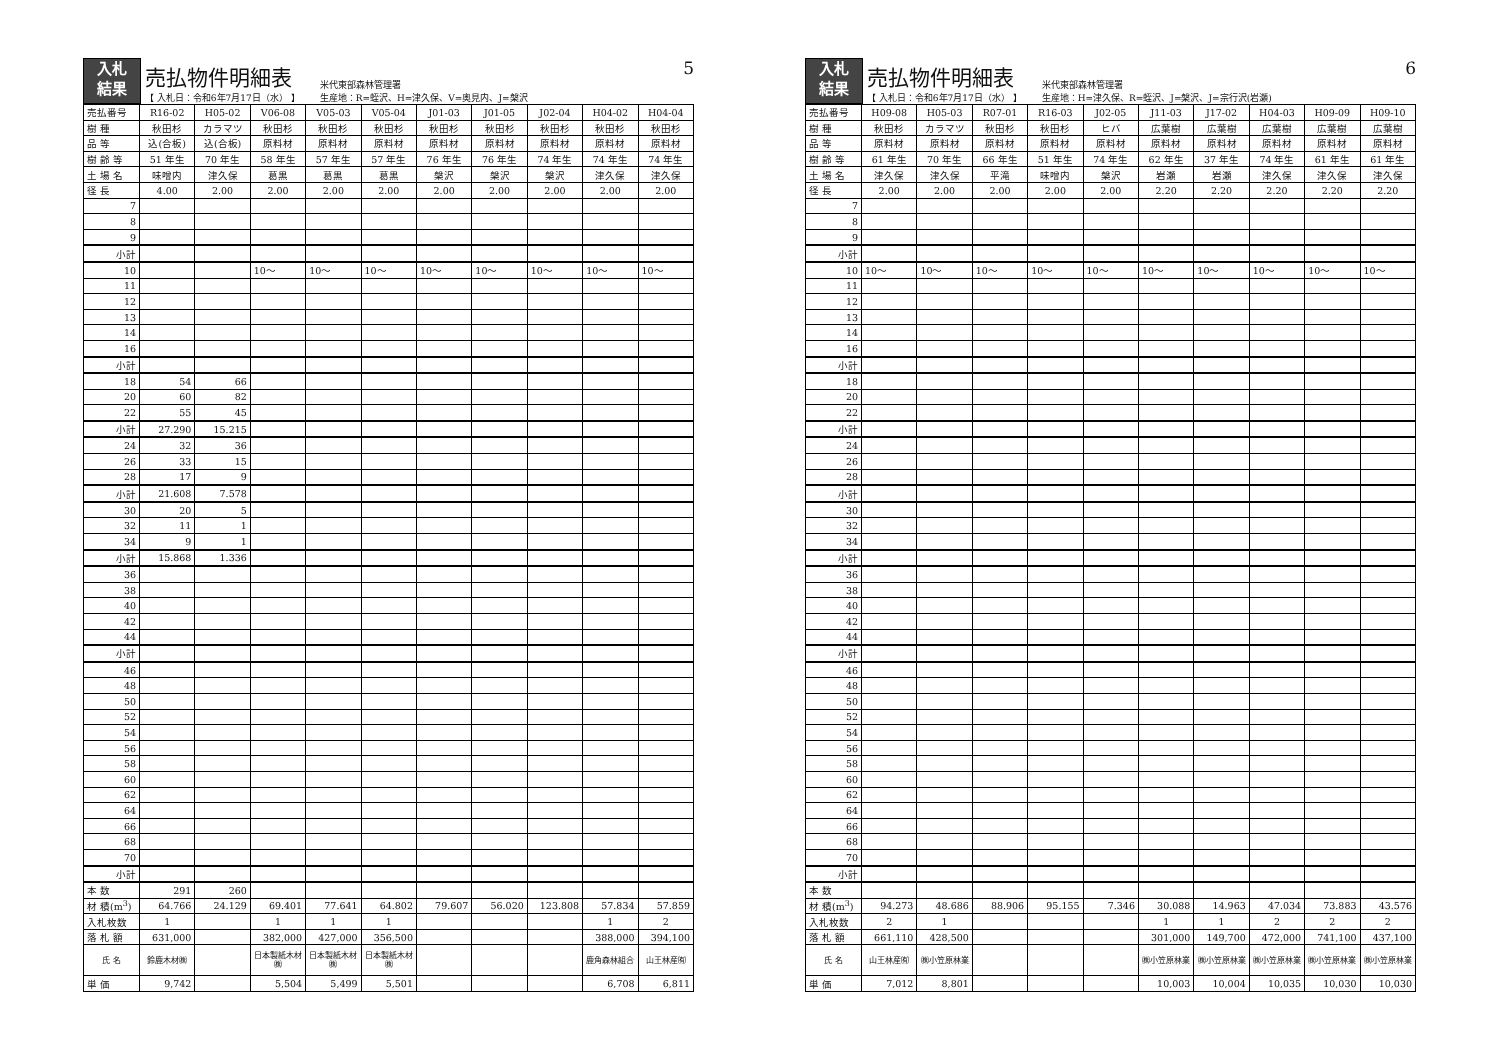入札
結果
売払物件明細表
【 入札日：令和6年7月17日（水） 】
米代東部森林管理署
生産地：R=蛭沢、H=津久保、V=奥見内、J=槃沢
5
| 売払番号 | R16-02 | H05-02 | V06-08 | V05-03 | V05-04 | J01-03 | J01-05 | J02-04 | H04-02 | H04-04 |
| 樹 種 | 秋田杉 | カラマツ | 秋田杉 | 秋田杉 | 秋田杉 | 秋田杉 | 秋田杉 | 秋田杉 | 秋田杉 | 秋田杉 |
| 品 等 | 込(合板) | 込(合板) | 原料材 | 原料材 | 原料材 | 原料材 | 原料材 | 原料材 | 原料材 | 原料材 |
| 樹 齢 等 | 51 年生 | 70 年生 | 58 年生 | 57 年生 | 57 年生 | 76 年生 | 76 年生 | 74 年生 | 74 年生 | 74 年生 |
| 土 場 名 | 味噌内 | 津久保 | 葛黒 | 葛黒 | 葛黒 | 槃沢 | 槃沢 | 槃沢 | 津久保 | 津久保 |
| 径 長 | 4.00 | 2.00 | 2.00 | 2.00 | 2.00 | 2.00 | 2.00 | 2.00 | 2.00 | 2.00 |
| 7 | | | | | | | | | | |
| 8 | | | | | | | | | | |
| 9 | | | | | | | | | | |
| 小計 | | | | | | | | | | |
| 10 | | | 10～ | 10～ | 10～ | 10～ | 10～ | 10～ | 10～ | 10～ |
| 11 | | | | | | | | | | |
| 12 | | | | | | | | | | |
| 13 | | | | | | | | | | |
| 14 | | | | | | | | | | |
| 16 | | | | | | | | | | |
| 小計 | | | | | | | | | | |
| 18 | 54 | 66 | | | | | | | | |
| 20 | 60 | 82 | | | | | | | | |
| 22 | 55 | 45 | | | | | | | | |
| 小計 | 27.290 | 15.215 | | | | | | | | |
| 24 | 32 | 36 | | | | | | | | |
| 26 | 33 | 15 | | | | | | | | |
| 28 | 17 | 9 | | | | | | | | |
| 小計 | 21.608 | 7.578 | | | | | | | | |
| 30 | 20 | 5 | | | | | | | | |
| 32 | 11 | 1 | | | | | | | | |
| 34 | 9 | 1 | | | | | | | | |
| 小計 | 15.868 | 1.336 | | | | | | | | |
| 36 | | | | | | | | | | |
| 38 | | | | | | | | | | |
| 40 | | | | | | | | | | |
| 42 | | | | | | | | | | |
| 44 | | | | | | | | | | |
| 小計 | | | | | | | | | | |
| 46 | | | | | | | | | | |
| 48 | | | | | | | | | | |
| 50 | | | | | | | | | | |
| 52 | | | | | | | | | | |
| 54 | | | | | | | | | | |
| 56 | | | | | | | | | | |
| 58 | | | | | | | | | | |
| 60 | | | | | | | | | | |
| 62 | | | | | | | | | | |
| 64 | | | | | | | | | | |
| 66 | | | | | | | | | | |
| 68 | | | | | | | | | | |
| 70 | | | | | | | | | | |
| 小計 | | | | | | | | | | |
| 本 数 | 291 | 260 | | | | | | | | |
| 材 積(m<sup>3</sup>) | 64.766 | 24.129 | 69.401 | 77.641 | 64.802 | 79.607 | 56.020 | 123.808 | 57.834 | 57.859 |
| 入札枚数 | 1 | | 1 | 1 | 1 | | | | 1 | 2 |
| 落 札 額 | 631,000 | | 382,000 | 427,000 | 356,500 | | | | 388,000 | 394,100 |
| 氏 名 | 鈴鹿木材㈱ | | 日本製紙木材㈱ | 日本製紙木材㈱ | 日本製紙木材㈱ | | | | 鹿角森林組合 | 山王林産㈲ |
| 単 価 | 9,742 | | 5,504 | 5,499 | 5,501 | | | | 6,708 | 6,811 |
入札
結果
売払物件明細表
【 入札日：令和6年7月17日（水） 】
米代東部森林管理署
生産地：H=津久保、R=蛭沢、J=槃沢、J=宗行沢(岩瀬)
6
| 売払番号 | H09-08 | H05-03 | R07-01 | R16-03 | J02-05 | J11-03 | J17-02 | H04-03 | H09-09 | H09-10 |
| 樹 種 | 秋田杉 | カラマツ | 秋田杉 | 秋田杉 | ヒバ | 広葉樹 | 広葉樹 | 広葉樹 | 広葉樹 | 広葉樹 |
| 品 等 | 原料材 | 原料材 | 原料材 | 原料材 | 原料材 | 原料材 | 原料材 | 原料材 | 原料材 | 原料材 |
| 樹 齢 等 | 61 年生 | 70 年生 | 66 年生 | 51 年生 | 74 年生 | 62 年生 | 37 年生 | 74 年生 | 61 年生 | 61 年生 |
| 土 場 名 | 津久保 | 津久保 | 平滝 | 味噌内 | 槃沢 | 岩瀬 | 岩瀬 | 津久保 | 津久保 | 津久保 |
| 径 長 | 2.00 | 2.00 | 2.00 | 2.00 | 2.00 | 2.20 | 2.20 | 2.20 | 2.20 | 2.20 |
| 7 | | | | | | | | | | |
| 8 | | | | | | | | | | |
| 9 | | | | | | | | | | |
| 小計 | | | | | | | | | | |
| 10 | 10～ | 10～ | 10～ | 10～ | 10～ | 10～ | 10～ | 10～ | 10～ | 10～ |
| 11 | | | | | | | | | | |
| 12 | | | | | | | | | | |
| 13 | | | | | | | | | | |
| 14 | | | | | | | | | | |
| 16 | | | | | | | | | | |
| 小計 | | | | | | | | | | |
| 18 | | | | | | | | | | |
| 20 | | | | | | | | | | |
| 22 | | | | | | | | | | |
| 小計 | | | | | | | | | | |
| 24 | | | | | | | | | | |
| 26 | | | | | | | | | | |
| 28 | | | | | | | | | | |
| 小計 | | | | | | | | | | |
| 30 | | | | | | | | | | |
| 32 | | | | | | | | | | |
| 34 | | | | | | | | | | |
| 小計 | | | | | | | | | | |
| 36 | | | | | | | | | | |
| 38 | | | | | | | | | | |
| 40 | | | | | | | | | | |
| 42 | | | | | | | | | | |
| 44 | | | | | | | | | | |
| 小計 | | | | | | | | | | |
| 46 | | | | | | | | | | |
| 48 | | | | | | | | | | |
| 50 | | | | | | | | | | |
| 52 | | | | | | | | | | |
| 54 | | | | | | | | | | |
| 56 | | | | | | | | | | |
| 58 | | | | | | | | | | |
| 60 | | | | | | | | | | |
| 62 | | | | | | | | | | |
| 64 | | | | | | | | | | |
| 66 | | | | | | | | | | |
| 68 | | | | | | | | | | |
| 70 | | | | | | | | | | |
| 小計 | | | | | | | | | | |
| 本 数 | | | | | | | | | | |
| 材 積(m<sup>3</sup>) | 94.273 | 48.686 | 88.906 | 95.155 | 7.346 | 30.088 | 14.963 | 47.034 | 73.883 | 43.576 |
| 入札枚数 | 2 | 1 | | | | 1 | 1 | 2 | 2 | 2 |
| 落 札 額 | 661,110 | 428,500 | | | | 301,000 | 149,700 | 472,000 | 741,100 | 437,100 |
| 氏 名 | 山王林産㈲ | ㈱小笠原林業 | | | | ㈱小笠原林業 | ㈱小笠原林業 | ㈱小笠原林業 | ㈱小笠原林業 | ㈱小笠原林業 |
| 単 価 | 7,012 | 8,801 | | | | 10,003 | 10,004 | 10,035 | 10,030 | 10,030 |